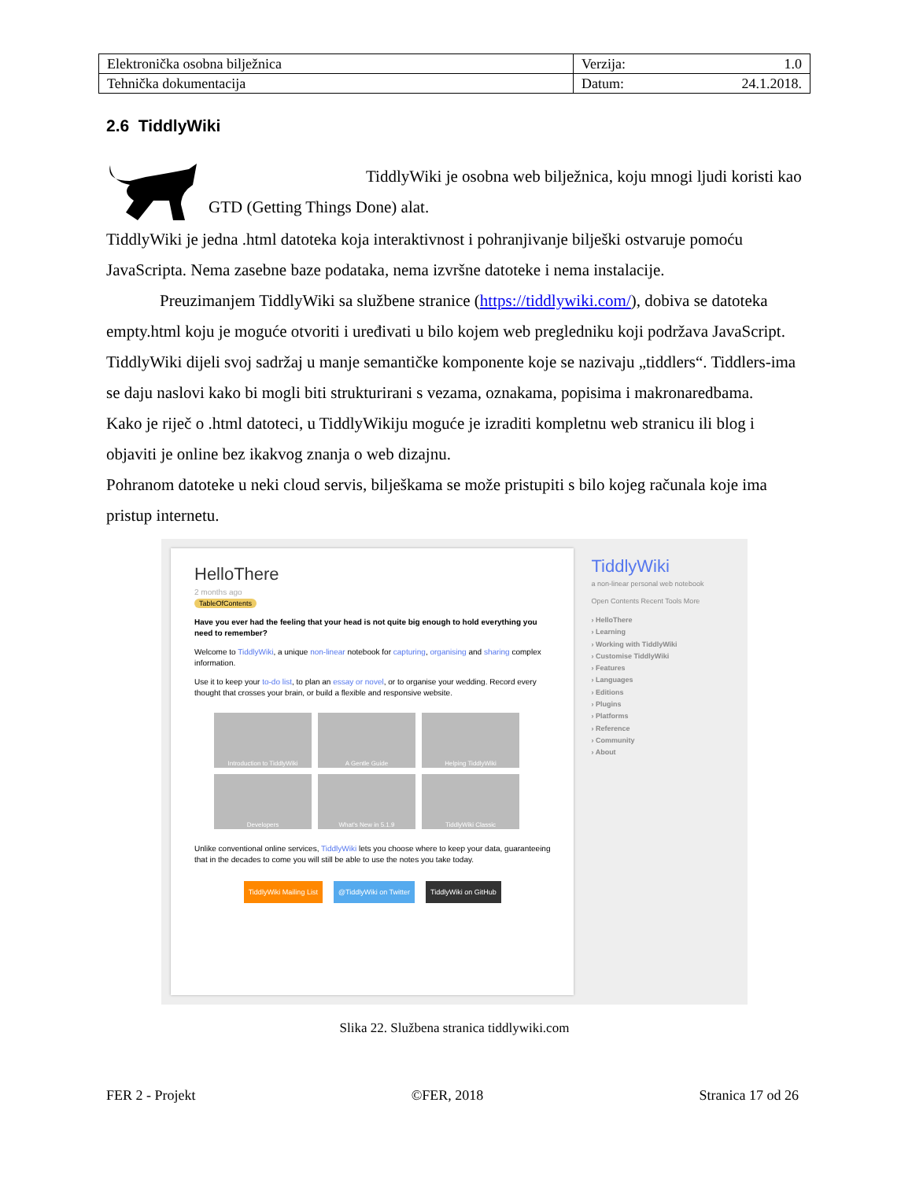| Elektronička osobna bilježnica | Verzija: 1.0 |
| Tehnička dokumentacija | Datum: 24.1.2018. |
2.6 TiddlyWiki
TiddlyWiki je osobna web bilježnica, koju mnogi ljudi koristi kao GTD (Getting Things Done) alat.
TiddlyWiki je jedna .html datoteka koja interaktivnost i pohranjivanje bilješki ostvaruje pomoću JavaScripta. Nema zasebne baze podataka, nema izvršne datoteke i nema instalacije.
Preuzimanjem TiddlyWiki sa službene stranice (https://tiddlywiki.com/), dobiva se datoteka empty.html koju je moguće otvoriti i uređivati u bilo kojem web pregledniku koji podržava JavaScript. TiddlyWiki dijeli svoj sadržaj u manje semantičke komponente koje se nazivaju „tiddlers“. Tiddlers-ima se daju naslovi kako bi mogli biti strukturirani s vezama, oznakama, popisima i makronaredbama.
Kako je riječ o .html datoteci, u TiddlyWikiju moguće je izraditi kompletnu web stranicu ili blog i objaviti je online bez ikakvog znanja o web dizajnu.
Pohranom datoteke u neki cloud servis, bilješkama se može pristupiti s bilo kojeg računala koje ima pristup internetu.
HelloThere
2 months ago
TableOfContents
Have you ever had the feeling that your head is not quite big enough to hold everything you need to remember?
Welcome to TiddlyWiki, a unique non-linear notebook for capturing, organising and sharing complex information.
Use it to keep your to-do list, to plan an essay or novel, or to organise your wedding. Record every thought that crosses your brain, or build a flexible and responsive website.
Introduction to TiddlyWiki
A Gentle Guide
Helping TiddlyWiki
Developers
What's New in 5.1.9
TiddlyWiki Classic
Unlike conventional online services, TiddlyWiki lets you choose where to keep your data, guaranteeing that in the decades to come you will still be able to use the notes you take today.
TiddlyWiki Mailing List @TiddlyWiki on Twitter TiddlyWiki on GitHub
TiddlyWiki
a non-linear personal web notebook
Open Contents Recent Tools More
› HelloThere
› Learning
› Working with TiddlyWiki
› Customise TiddlyWiki
› Features
› Languages
› Editions
› Plugins
› Platforms
› Reference
› Community
› About
Slika 22. Službena stranica tiddlywiki.com
FER 2 - Projekt ©FER, 2018 Stranica 17 od 26